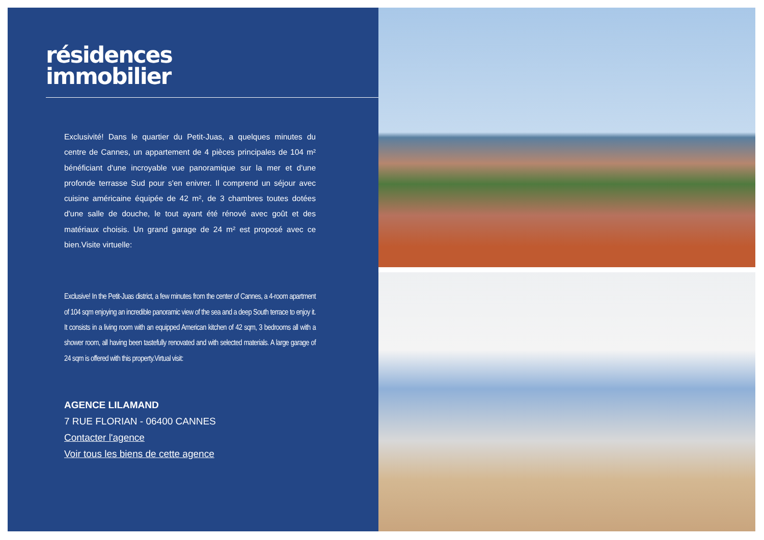résidences
immobilier
Exclusivité! Dans le quartier du Petit-Juas, a quelques minutes du centre de Cannes, un appartement de 4 pièces principales de 104 m² bénéficiant d'une incroyable vue panoramique sur la mer et d'une profonde terrasse Sud pour s'en enivrer. Il comprend un séjour avec cuisine américaine équipée de 42 m², de 3 chambres toutes dotées d'une salle de douche, le tout ayant été rénové avec goût et des matériaux choisis. Un grand garage de 24 m² est proposé avec ce bien.Visite virtuelle:
Exclusive! In the Petit-Juas district, a few minutes from the center of Cannes, a 4-room apartment of 104 sqm enjoying an incredible panoramic view of the sea and a deep South terrace to enjoy it. It consists in a living room with an equipped American kitchen of 42 sqm, 3 bedrooms all with a shower room, all having been tastefully renovated and with selected materials. A large garage of 24 sqm is offered with this property.Virtual visit:
AGENCE LILAMAND
7 RUE FLORIAN - 06400 CANNES
Contacter l'agence
Voir tous les biens de cette agence